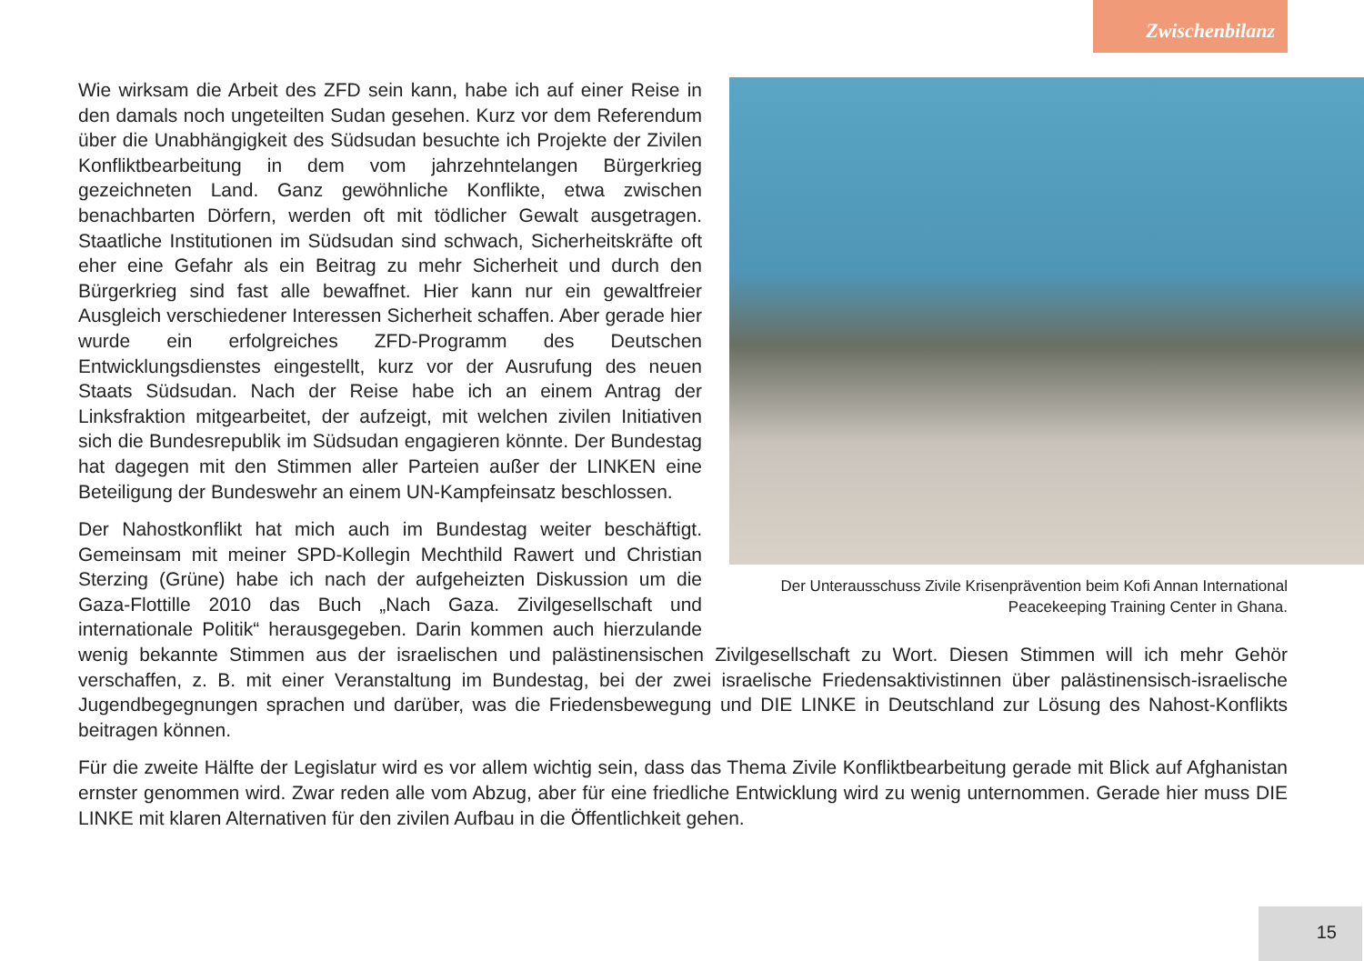Zwischenbilanz
Der Unterausschuss Zivile Krisenprävention beim Kofi Annan International Peacekeeping Training Center in Ghana.
Wie wirksam die Arbeit des ZFD sein kann, habe ich auf einer Reise in den damals noch ungeteilten Sudan gesehen. Kurz vor dem Referendum über die Unabhängigkeit des Südsudan besuchte ich Projekte der Zivilen Konfliktbearbeitung in dem vom jahrzehntelangen Bürgerkrieg gezeichneten Land. Ganz gewöhnliche Konflikte, etwa zwischen benachbarten Dörfern, werden oft mit tödlicher Gewalt ausgetragen. Staatliche Institutionen im Südsudan sind schwach, Sicherheitskräfte oft eher eine Gefahr als ein Beitrag zu mehr Sicherheit und durch den Bürgerkrieg sind fast alle bewaffnet. Hier kann nur ein gewaltfreier Ausgleich verschiedener Interessen Sicherheit schaffen. Aber gerade hier wurde ein erfolgreiches ZFD-Programm des Deutschen Entwicklungsdienstes eingestellt, kurz vor der Ausrufung des neuen Staats Südsudan. Nach der Reise habe ich an einem Antrag der Linksfraktion mitgearbeitet, der aufzeigt, mit welchen zivilen Initiativen sich die Bundesrepublik im Südsudan engagieren könnte. Der Bundestag hat dagegen mit den Stimmen aller Parteien außer der LINKEN eine Beteiligung der Bundeswehr an einem UN-Kampfeinsatz beschlossen.
Der Nahostkonflikt hat mich auch im Bundestag weiter beschäftigt. Gemeinsam mit meiner SPD-Kollegin Mechthild Rawert und Christian Sterzing (Grüne) habe ich nach der aufgeheizten Diskussion um die Gaza-Flottille 2010 das Buch „Nach Gaza. Zivilgesellschaft und internationale Politik“ herausgegeben. Darin kommen auch hierzulande wenig bekannte Stimmen aus der israelischen und palästinensischen Zivilgesellschaft zu Wort. Diesen Stimmen will ich mehr Gehör verschaffen, z. B. mit einer Veranstaltung im Bundestag, bei der zwei israelische Friedensaktivistinnen über palästinensisch-israelische Jugendbegegnungen sprachen und darüber, was die Friedensbewegung und DIE LINKE in Deutschland zur Lösung des Nahost-Konflikts beitragen können.
Für die zweite Hälfte der Legislatur wird es vor allem wichtig sein, dass das Thema Zivile Konfliktbearbeitung gerade mit Blick auf Afghanistan ernster genommen wird. Zwar reden alle vom Abzug, aber für eine friedliche Entwicklung wird zu wenig unternommen. Gerade hier muss DIE LINKE mit klaren Alternativen für den zivilen Aufbau in die Öffentlichkeit gehen.
15